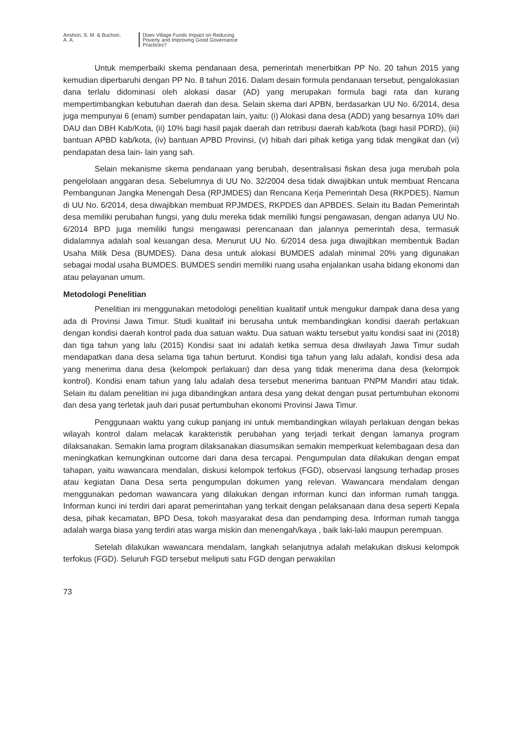Anshori, S. M. & Buchori,
A. A.
Does Village Funds Impact on Reducing
Poverty and Improving Good Governance
Practices?
Untuk memperbaiki skema pendanaan desa, pemerintah menerbitkan PP No. 20 tahun 2015 yang kemudian diperbaruhi dengan PP No. 8 tahun 2016. Dalam desain formula pendanaan tersebut, pengalokasian dana terlalu didominasi oleh alokasi dasar (AD) yang merupakan formula bagi rata dan kurang mempertimbangkan kebutuhan daerah dan desa. Selain skema dari APBN, berdasarkan UU No. 6/2014, desa juga mempunyai 6 (enam) sumber pendapatan lain, yaitu: (i) Alokasi dana desa (ADD) yang besarnya 10% dari DAU dan DBH Kab/Kota, (ii) 10% bagi hasil pajak daerah dan retribusi daerah kab/kota (bagi hasil PDRD), (iii) bantuan APBD kab/kota, (iv) bantuan APBD Provinsi, (v) hibah dari pihak ketiga yang tidak mengikat dan (vi) pendapatan desa lain- lain yang sah.
Selain mekanisme skema pendanaan yang berubah, desentralisasi fiskan desa juga merubah pola pengelolaan anggaran desa. Sebelumnya di UU No. 32/2004 desa tidak diwajibkan untuk membuat Rencana Pembangunan Jangka Menengah Desa (RPJMDES) dan Rencana Kerja Pemerintah Desa (RKPDES). Namun di UU No. 6/2014, desa diwajibkan membuat RPJMDES, RKPDES dan APBDES. Selain itu Badan Pemerintah desa memiliki perubahan fungsi, yang dulu mereka tidak memiliki fungsi pengawasan, dengan adanya UU No. 6/2014 BPD juga memiliki fungsi mengawasi perencanaan dan jalannya pemerintah desa, termasuk didalamnya adalah soal keuangan desa. Menurut UU No. 6/2014 desa juga diwajibkan membentuk Badan Usaha Milik Desa (BUMDES). Dana desa untuk alokasi BUMDES adalah minimal 20% yang digunakan sebagai modal usaha BUMDES. BUMDES sendiri memiliki ruang usaha enjalankan usaha bidang ekonomi dan atau pelayanan umum.
Metodologi Penelitian
Penelitian ini menggunakan metodologi penelitian kualitatif untuk mengukur dampak dana desa yang ada di Provinsi Jawa Timur. Studi kualitaif ini berusaha untuk membandingkan kondisi daerah perlakuan dengan kondisi daerah kontrol pada dua satuan waktu. Dua satuan waktu tersebut yaitu kondisi saat ini (2018) dan tiga tahun yang lalu (2015) Kondisi saat ini adalah ketika semua desa diwilayah Jawa Timur sudah mendapatkan dana desa selama tiga tahun berturut. Kondisi tiga tahun yang lalu adalah, kondisi desa ada yang menerima dana desa (kelompok perlakuan) dan desa yang tidak menerima dana desa (kelompok kontrol). Kondisi enam tahun yang lalu adalah desa tersebut menerima bantuan PNPM Mandiri atau tidak. Selain itu dalam penelitian ini juga dibandingkan antara desa yang dekat dengan pusat pertumbuhan ekonomi dan desa yang terletak jauh dari pusat pertumbuhan ekonomi Provinsi Jawa Timur.
Penggunaan waktu yang cukup panjang ini untuk membandingkan wilayah perlakuan dengan bekas wilayah kontrol dalam melacak karakteristik perubahan yang terjadi terkait dengan lamanya program dilaksanakan. Semakin lama program dilaksanakan diasumsikan semakin memperkuat kelembagaan desa dan meningkatkan kemungkinan outcome dari dana desa tercapai. Pengumpulan data dilakukan dengan empat tahapan, yaitu wawancara mendalan, diskusi kelompok terfokus (FGD), observasi langsung terhadap proses atau kegiatan Dana Desa serta pengumpulan dokumen yang relevan. Wawancara mendalam dengan menggunakan pedoman wawancara yang dilakukan dengan informan kunci dan informan rumah tangga. Informan kunci ini terdiri dari aparat pemerintahan yang terkait dengan pelaksanaan dana desa seperti Kepala desa, pihak kecamatan, BPD Desa, tokoh masyarakat desa dan pendamping desa. Informan rumah tangga adalah warga biasa yang terdiri atas warga miskin dan menengah/kaya , baik laki-laki maupun perempuan.
Setelah dilakukan wawancara mendalam, langkah selanjutnya adalah melakukan diskusi kelompok terfokus (FGD). Seluruh FGD tersebut meliputi satu FGD dengan perwakilan
73